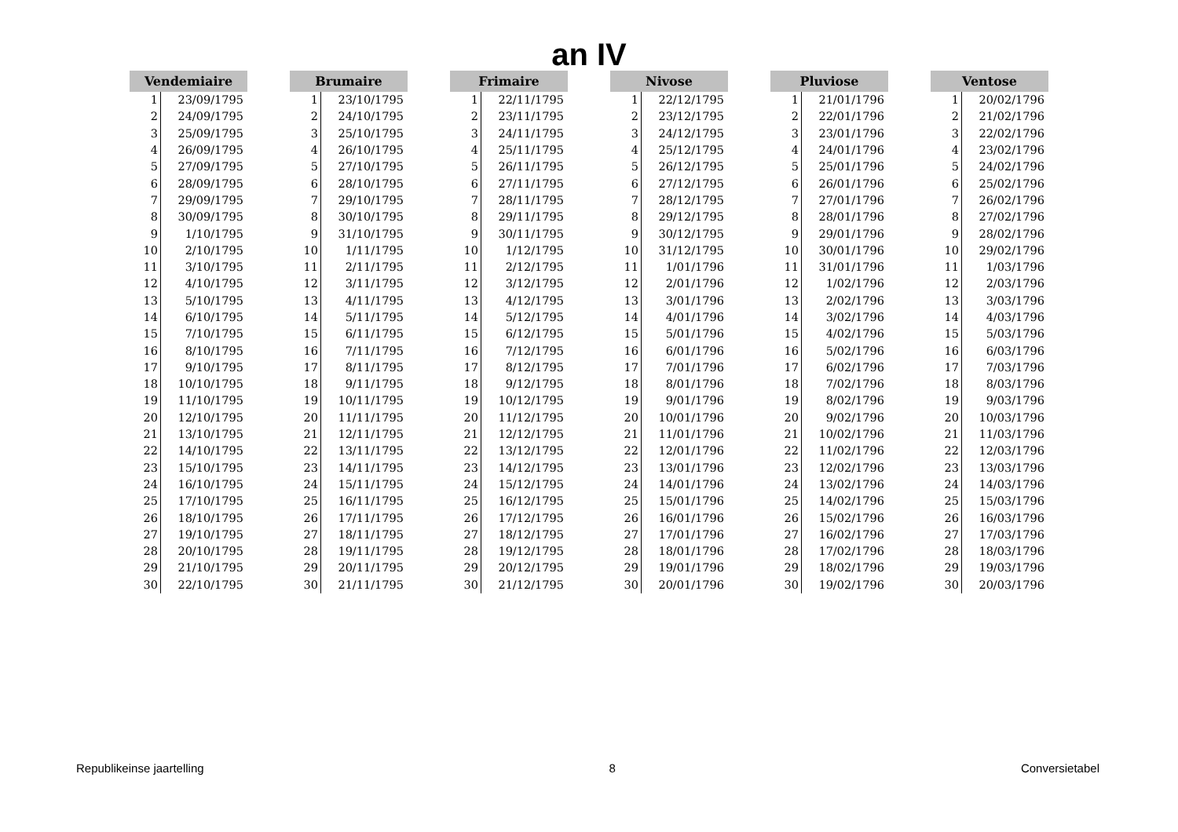an IV
| Vendemiaire | |
| --- | --- |
| 1 | 23/09/1795 |
| 2 | 24/09/1795 |
| 3 | 25/09/1795 |
| 4 | 26/09/1795 |
| 5 | 27/09/1795 |
| 6 | 28/09/1795 |
| 7 | 29/09/1795 |
| 8 | 30/09/1795 |
| 9 | 1/10/1795 |
| 10 | 2/10/1795 |
| 11 | 3/10/1795 |
| 12 | 4/10/1795 |
| 13 | 5/10/1795 |
| 14 | 6/10/1795 |
| 15 | 7/10/1795 |
| 16 | 8/10/1795 |
| 17 | 9/10/1795 |
| 18 | 10/10/1795 |
| 19 | 11/10/1795 |
| 20 | 12/10/1795 |
| 21 | 13/10/1795 |
| 22 | 14/10/1795 |
| 23 | 15/10/1795 |
| 24 | 16/10/1795 |
| 25 | 17/10/1795 |
| 26 | 18/10/1795 |
| 27 | 19/10/1795 |
| 28 | 20/10/1795 |
| 29 | 21/10/1795 |
| 30 | 22/10/1795 |
| Brumaire | |
| --- | --- |
| 1 | 23/10/1795 |
| 2 | 24/10/1795 |
| 3 | 25/10/1795 |
| 4 | 26/10/1795 |
| 5 | 27/10/1795 |
| 6 | 28/10/1795 |
| 7 | 29/10/1795 |
| 8 | 30/10/1795 |
| 9 | 31/10/1795 |
| 10 | 1/11/1795 |
| 11 | 2/11/1795 |
| 12 | 3/11/1795 |
| 13 | 4/11/1795 |
| 14 | 5/11/1795 |
| 15 | 6/11/1795 |
| 16 | 7/11/1795 |
| 17 | 8/11/1795 |
| 18 | 9/11/1795 |
| 19 | 10/11/1795 |
| 20 | 11/11/1795 |
| 21 | 12/11/1795 |
| 22 | 13/11/1795 |
| 23 | 14/11/1795 |
| 24 | 15/11/1795 |
| 25 | 16/11/1795 |
| 26 | 17/11/1795 |
| 27 | 18/11/1795 |
| 28 | 19/11/1795 |
| 29 | 20/11/1795 |
| 30 | 21/11/1795 |
| Frimaire | |
| --- | --- |
| 1 | 22/11/1795 |
| 2 | 23/11/1795 |
| 3 | 24/11/1795 |
| 4 | 25/11/1795 |
| 5 | 26/11/1795 |
| 6 | 27/11/1795 |
| 7 | 28/11/1795 |
| 8 | 29/11/1795 |
| 9 | 30/11/1795 |
| 10 | 1/12/1795 |
| 11 | 2/12/1795 |
| 12 | 3/12/1795 |
| 13 | 4/12/1795 |
| 14 | 5/12/1795 |
| 15 | 6/12/1795 |
| 16 | 7/12/1795 |
| 17 | 8/12/1795 |
| 18 | 9/12/1795 |
| 19 | 10/12/1795 |
| 20 | 11/12/1795 |
| 21 | 12/12/1795 |
| 22 | 13/12/1795 |
| 23 | 14/12/1795 |
| 24 | 15/12/1795 |
| 25 | 16/12/1795 |
| 26 | 17/12/1795 |
| 27 | 18/12/1795 |
| 28 | 19/12/1795 |
| 29 | 20/12/1795 |
| 30 | 21/12/1795 |
| Nivose | |
| --- | --- |
| 1 | 22/12/1795 |
| 2 | 23/12/1795 |
| 3 | 24/12/1795 |
| 4 | 25/12/1795 |
| 5 | 26/12/1795 |
| 6 | 27/12/1795 |
| 7 | 28/12/1795 |
| 8 | 29/12/1795 |
| 9 | 30/12/1795 |
| 10 | 31/12/1795 |
| 11 | 1/01/1796 |
| 12 | 2/01/1796 |
| 13 | 3/01/1796 |
| 14 | 4/01/1796 |
| 15 | 5/01/1796 |
| 16 | 6/01/1796 |
| 17 | 7/01/1796 |
| 18 | 8/01/1796 |
| 19 | 9/01/1796 |
| 20 | 10/01/1796 |
| 21 | 11/01/1796 |
| 22 | 12/01/1796 |
| 23 | 13/01/1796 |
| 24 | 14/01/1796 |
| 25 | 15/01/1796 |
| 26 | 16/01/1796 |
| 27 | 17/01/1796 |
| 28 | 18/01/1796 |
| 29 | 19/01/1796 |
| 30 | 20/01/1796 |
| Pluviose | |
| --- | --- |
| 1 | 21/01/1796 |
| 2 | 22/01/1796 |
| 3 | 23/01/1796 |
| 4 | 24/01/1796 |
| 5 | 25/01/1796 |
| 6 | 26/01/1796 |
| 7 | 27/01/1796 |
| 8 | 28/01/1796 |
| 9 | 29/01/1796 |
| 10 | 30/01/1796 |
| 11 | 31/01/1796 |
| 12 | 1/02/1796 |
| 13 | 2/02/1796 |
| 14 | 3/02/1796 |
| 15 | 4/02/1796 |
| 16 | 5/02/1796 |
| 17 | 6/02/1796 |
| 18 | 7/02/1796 |
| 19 | 8/02/1796 |
| 20 | 9/02/1796 |
| 21 | 10/02/1796 |
| 22 | 11/02/1796 |
| 23 | 12/02/1796 |
| 24 | 13/02/1796 |
| 25 | 14/02/1796 |
| 26 | 15/02/1796 |
| 27 | 16/02/1796 |
| 28 | 17/02/1796 |
| 29 | 18/02/1796 |
| 30 | 19/02/1796 |
| Ventose | |
| --- | --- |
| 1 | 20/02/1796 |
| 2 | 21/02/1796 |
| 3 | 22/02/1796 |
| 4 | 23/02/1796 |
| 5 | 24/02/1796 |
| 6 | 25/02/1796 |
| 7 | 26/02/1796 |
| 8 | 27/02/1796 |
| 9 | 28/02/1796 |
| 10 | 29/02/1796 |
| 11 | 1/03/1796 |
| 12 | 2/03/1796 |
| 13 | 3/03/1796 |
| 14 | 4/03/1796 |
| 15 | 5/03/1796 |
| 16 | 6/03/1796 |
| 17 | 7/03/1796 |
| 18 | 8/03/1796 |
| 19 | 9/03/1796 |
| 20 | 10/03/1796 |
| 21 | 11/03/1796 |
| 22 | 12/03/1796 |
| 23 | 13/03/1796 |
| 24 | 14/03/1796 |
| 25 | 15/03/1796 |
| 26 | 16/03/1796 |
| 27 | 17/03/1796 |
| 28 | 18/03/1796 |
| 29 | 19/03/1796 |
| 30 | 20/03/1796 |
Republikeinse jaartelling 8 Conversietabel